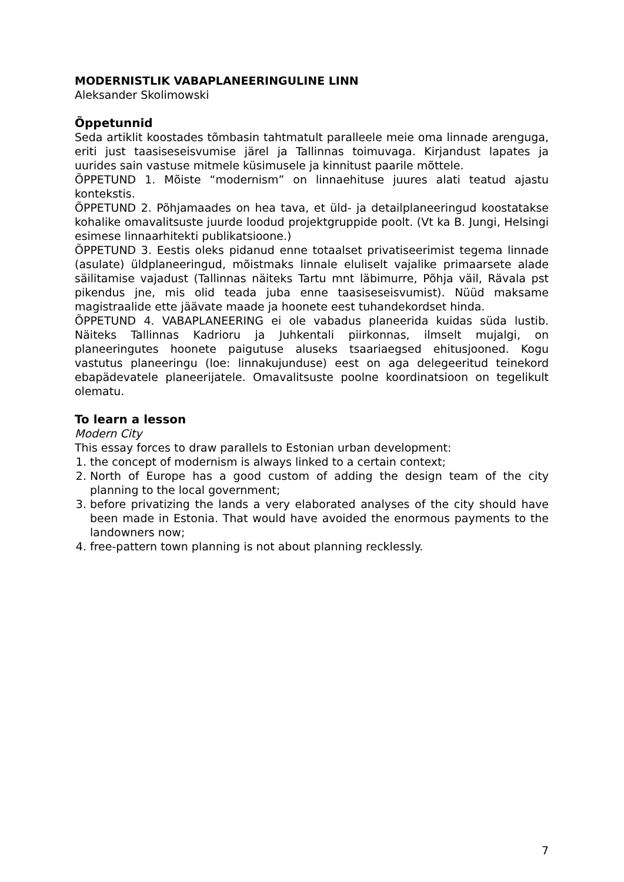MODERNISTLIK VABAPLANEERINGULINE LINN
Aleksander Skolimowski
Õppetunnid
Seda artiklit koostades tõmbasin tahtmatult paralleele meie oma linnade arenguga, eriti just taasiseseisvumise järel ja Tallinnas toimuvaga. Kirjandust lapates ja uurides sain vastuse mitmele küsimusele ja kinnitust paarile mõttele.
ÕPPETUND 1. Mõiste “modernism” on linnaehituse juures alati teatud ajastu kontekstis.
ÕPPETUND 2. Põhjamaades on hea tava, et üld- ja detailplaneeringud koostatakse kohalike omavalitsuste juurde loodud projektgruppide poolt. (Vt ka B. Jungi, Helsingi esimese linnaarhitekti publikatsioone.)
ÕPPETUND 3. Eestis oleks pidanud enne totaalset privatiseerimist tegema linnade (asulate) üldplaneeringud, mõistmaks linnale eluliselt vajalike primaarsete alade säilitamise vajadust (Tallinnas näiteks Tartu mnt läbimurre, Põhja väil, Rävala pst pikendus jne, mis olid teada juba enne taasiseseisvumist). Nüüd maksame magistraalide ette jäävate maade ja hoonete eest tuhandekordset hinda.
ÕPPETUND 4. VABAPLANEERING ei ole vabadus planeerida kuidas süda lustib. Näiteks Tallinnas Kadrioru ja Juhkentali piirkonnas, ilmselt mujalgi, on planeeringutes hoonete paigutuse aluseks tsaariaegsed ehitusjooned. Kogu vastutus planeeringu (loe: linnakujunduse) eest on aga delegeeritud teinekord ebapädevatele planeerijatele. Omavalitsuste poolne koordinatsioon on tegelikult olematu.
To learn a lesson
Modern City
This essay forces to draw parallels to Estonian urban development:
1. the concept of modernism is always linked to a certain context;
2. North of Europe has a good custom of adding the design team of the city planning to the local government;
3. before privatizing the lands a very elaborated analyses of the city should have been made in Estonia. That would have avoided the enormous payments to the landowners now;
4. free-pattern town planning is not about planning recklessly.
7